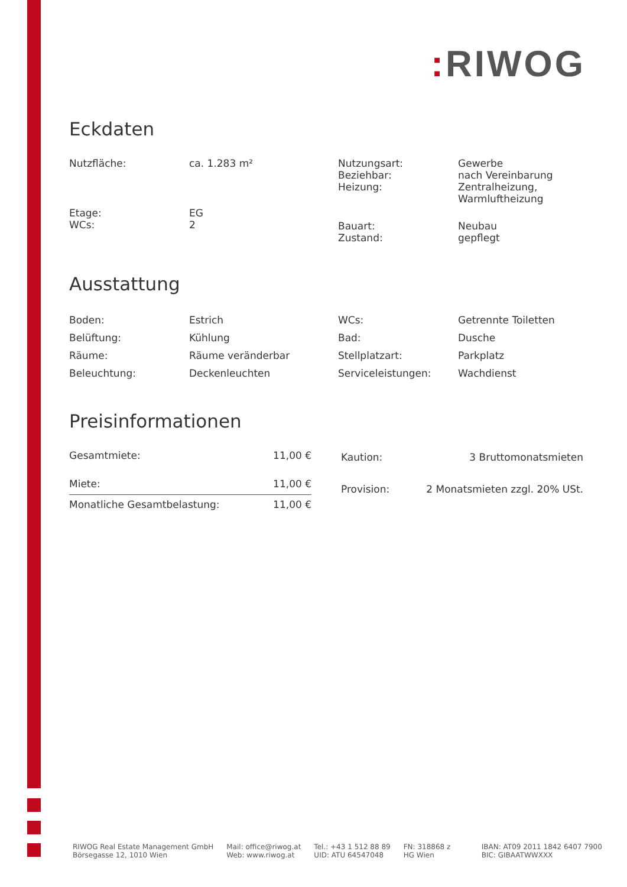: RIWOG
Eckdaten
| Nutzfläche: | ca. 1.283 m² | Nutzungsart: Beziehbar: Heizung: | Gewerbe nach Vereinbarung Zentralheizung, Warmluftheizung |
| Etage: WCs: | EG 2 | Bauart: Zustand: | Neubau gepflegt |
Ausstattung
| Boden: | Estrich | WCs: | Getrennte Toiletten |
| Belüftung: | Kühlung | Bad: | Dusche |
| Räume: | Räume veränderbar | Stellplatzart: | Parkplatz |
| Beleuchtung: | Deckenleuchten | Serviceleistungen: | Wachdienst |
Preisinformationen
| Gesamtmiete: | 11,00 € |
| Miete: | 11,00 € |
| Monatliche Gesamtbelastung: | 11,00 € |
| Kaution: | 3 Bruttomonatsmieten |
| Provision: | 2 Monatsmieten zzgl. 20% USt. |
RIWOG Real Estate Management GmbH
Börsegasse 12, 1010 Wien
Mail: office@riwog.at
Web: www.riwog.at
Tel.: +43 1 512 88 89
UID: ATU 64547048
FN: 318868 z
HG Wien
IBAN: AT09 2011 1842 6407 7900
BIC: GIBAATWWXXX